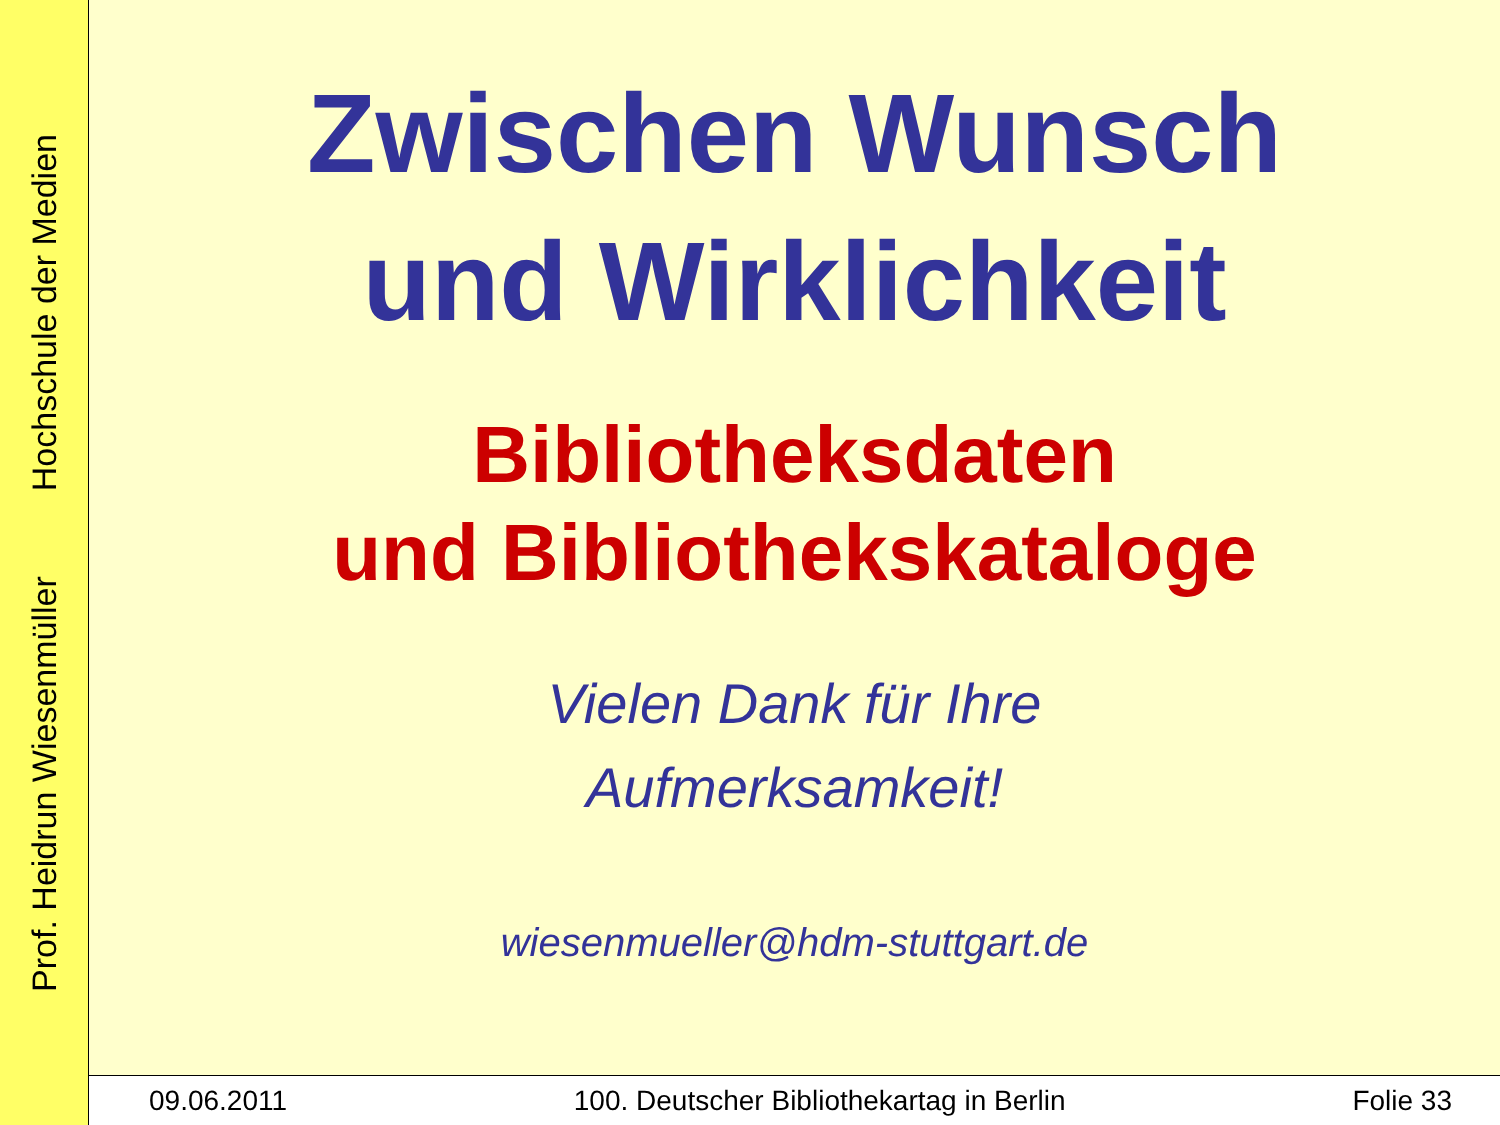Prof. Heidrun Wiesenmüller Hochschule der Medien
Zwischen Wunsch
und Wirklichkeit
Bibliotheksdaten
und Bibliothekskataloge
Vielen Dank für Ihre
Aufmerksamkeit!
wiesenmueller@hdm-stuttgart.de
09.06.2011 100. Deutscher Bibliothekartag in Berlin Folie 33